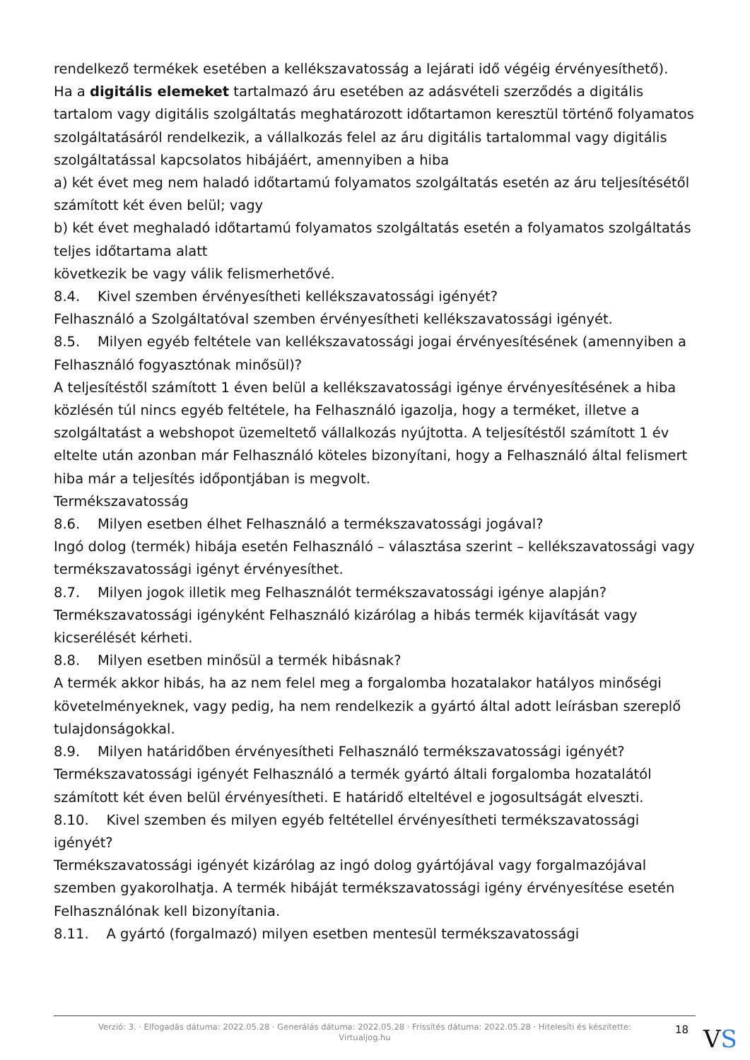rendelkező termékek esetében a kellékszavatosság a lejárati idő végéig érvényesíthető).
Ha a digitális elemeket tartalmazó áru esetében az adásvételi szerződés a digitális tartalom vagy digitális szolgáltatás meghatározott időtartamon keresztül történő folyamatos szolgáltatásáról rendelkezik, a vállalkozás felel az áru digitális tartalommal vagy digitális szolgáltatással kapcsolatos hibájáért, amennyiben a hiba
a) két évet meg nem haladó időtartamú folyamatos szolgáltatás esetén az áru teljesítésétől számított két éven belül; vagy
b) két évet meghaladó időtartamú folyamatos szolgáltatás esetén a folyamatos szolgáltatás teljes időtartama alatt
következik be vagy válik felismerhetővé.
8.4. Kivel szemben érvényesítheti kellékszavatossági igényét?
Felhasználó a Szolgáltatóval szemben érvényesítheti kellékszavatossági igényét.
8.5. Milyen egyéb feltétele van kellékszavatossági jogai érvényesítésének (amennyiben a Felhasználó fogyasztónak minősül)?
A teljesítéstől számított 1 éven belül a kellékszavatossági igénye érvényesítésének a hiba közlésén túl nincs egyéb feltétele, ha Felhasználó igazolja, hogy a terméket, illetve a szolgáltatást a webshopot üzemeltető vállalkozás nyújtotta. A teljesítéstől számított 1 év eltelte után azonban már Felhasználó köteles bizonyítani, hogy a Felhasználó által felismert hiba már a teljesítés időpontjában is megvolt.
Termékszavatosság
8.6. Milyen esetben élhet Felhasználó a termékszavatossági jogával?
Ingó dolog (termék) hibája esetén Felhasználó – választása szerint – kellékszavatossági vagy termékszavatossági igényt érvényesíthet.
8.7. Milyen jogok illetik meg Felhasználót termékszavatossági igénye alapján?
Termékszavatossági igényként Felhasználó kizárólag a hibás termék kijavítását vagy kicserélését kérheti.
8.8. Milyen esetben minősül a termék hibásnak?
A termék akkor hibás, ha az nem felel meg a forgalomba hozatalakor hatályos minőségi követelményeknek, vagy pedig, ha nem rendelkezik a gyártó által adott leírásban szereplő tulajdonságokkal.
8.9. Milyen határidőben érvényesítheti Felhasználó termékszavatossági igényét?
Termékszavatossági igényét Felhasználó a termék gyártó általi forgalomba hozatalától számított két éven belül érvényesítheti. E határidő elteltével e jogosultságát elveszti.
8.10. Kivel szemben és milyen egyéb feltétellel érvényesítheti termékszavatossági igényét?
Termékszavatossági igényét kizárólag az ingó dolog gyártójával vagy forgalmazójával szemben gyakorolhatja. A termék hibáját termékszavatossági igény érvényesítése esetén Felhasználónak kell bizonyítania.
8.11. A gyártó (forgalmazó) milyen esetben mentesül termékszavatossági
Verzió: 3. · Elfogadás dátuma: 2022.05.28 · Generálás dátuma: 2022.05.28 · Frissítés dátuma: 2022.05.28 · Hitelesíti és készítette: Virtualjog.hu
18
VS